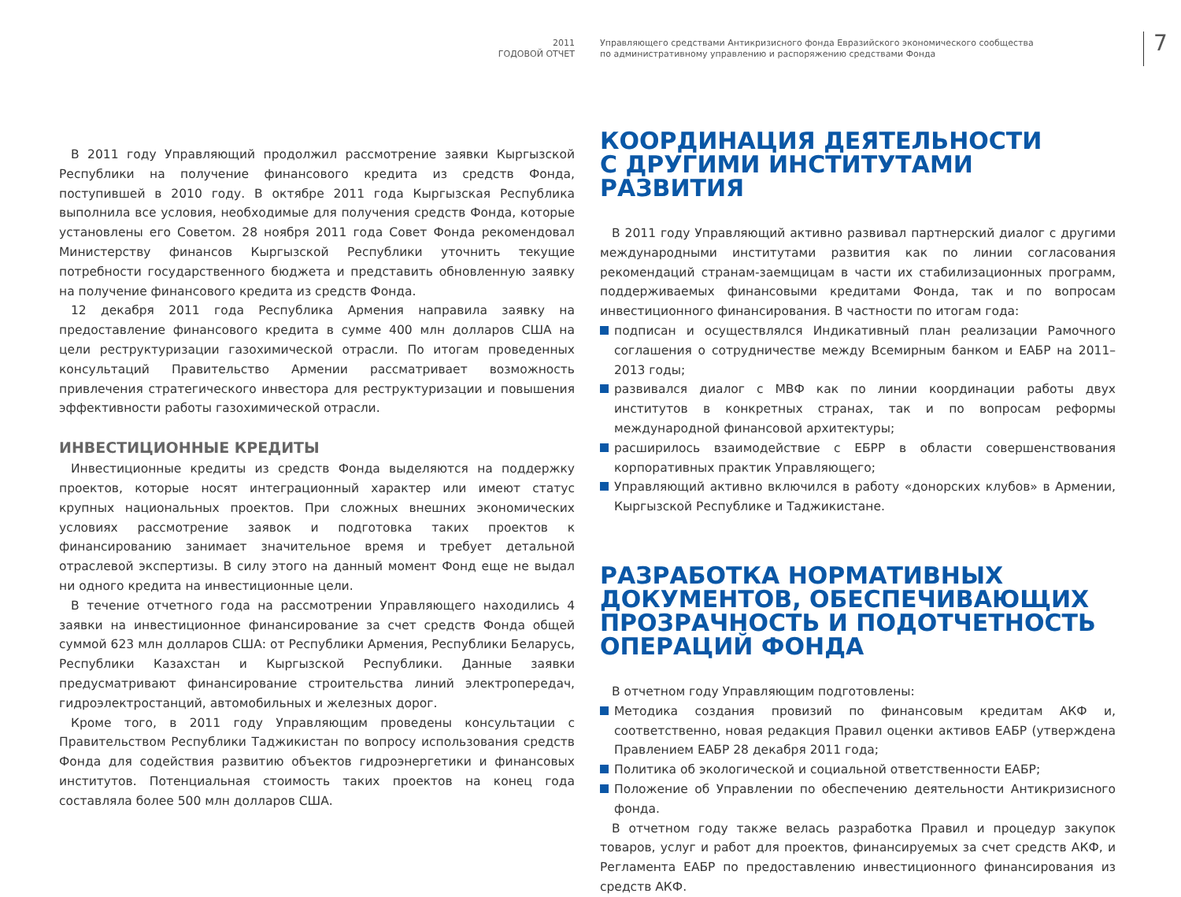2011
ГОДОВОЙ ОТЧЕТ
Управляющего средствами Антикризисного фонда Евразийского экономического сообщества
по административному управлению и распоряжению средствами Фонда
7
В 2011 году Управляющий продолжил рассмотрение заявки Кыргызской Республики на получение финансового кредита из средств Фонда, поступившей в 2010 году. В октябре 2011 года Кыргызская Республика выполнила все условия, необходимые для получения средств Фонда, которые установлены его Советом. 28 ноября 2011 года Совет Фонда рекомендовал Министерству финансов Кыргызской Республики уточнить текущие потребности государственного бюджета и представить обновленную заявку на получение финансового кредита из средств Фонда.
12 декабря 2011 года Республика Армения направила заявку на предоставление финансового кредита в сумме 400 млн долларов США на цели реструктуризации газохимической отрасли. По итогам проведенных консультаций Правительство Армении рассматривает возможность привлечения стратегического инвестора для реструктуризации и повышения эффективности работы газохимической отрасли.
ИНВЕСТИЦИОННЫЕ КРЕДИТЫ
Инвестиционные кредиты из средств Фонда выделяются на поддержку проектов, которые носят интеграционный характер или имеют статус крупных национальных проектов. При сложных внешних экономических условиях рассмотрение заявок и подготовка таких проектов к финансированию занимает значительное время и требует детальной отраслевой экспертизы. В силу этого на данный момент Фонд еще не выдал ни одного кредита на инвестиционные цели.
В течение отчетного года на рассмотрении Управляющего находились 4 заявки на инвестиционное финансирование за счет средств Фонда общей суммой 623 млн долларов США: от Республики Армения, Республики Беларусь, Республики Казахстан и Кыргызской Республики. Данные заявки предусматривают финансирование строительства линий электропередач, гидроэлектростанций, автомобильных и железных дорог.
Кроме того, в 2011 году Управляющим проведены консультации с Правительством Республики Таджикистан по вопросу использования средств Фонда для содействия развитию объектов гидроэнергетики и финансовых институтов. Потенциальная стоимость таких проектов на конец года составляла более 500 млн долларов США.
КООРДИНАЦИЯ ДЕЯТЕЛЬНОСТИ
С ДРУГИМИ ИНСТИТУТАМИ РАЗВИТИЯ
В 2011 году Управляющий активно развивал партнерский диалог с другими международными институтами развития как по линии согласования рекомендаций странам-заемщицам в части их стабилизационных программ, поддерживаемых финансовыми кредитами Фонда, так и по вопросам инвестиционного финансирования. В частности по итогам года:
подписан и осуществлялся Индикативный план реализации Рамочного соглашения о сотрудничестве между Всемирным банком и ЕАБР на 2011–2013 годы;
развивался диалог с МВФ как по линии координации работы двух институтов в конкретных странах, так и по вопросам реформы международной финансовой архитектуры;
расширилось взаимодействие с ЕБРР в области совершенствования корпоративных практик Управляющего;
Управляющий активно включился в работу «донорских клубов» в Армении, Кыргызской Республике и Таджикистане.
РАЗРАБОТКА НОРМАТИВНЫХ
ДОКУМЕНТОВ, ОБЕСПЕЧИВАЮЩИХ
ПРОЗРАЧНОСТЬ И ПОДОТЧЕТНОСТЬ
ОПЕРАЦИЙ ФОНДА
В отчетном году Управляющим подготовлены:
Методика создания провизий по финансовым кредитам АКФ и, соответственно, новая редакция Правил оценки активов ЕАБР (утверждена Правлением ЕАБР 28 декабря 2011 года;
Политика об экологической и социальной ответственности ЕАБР;
Положение об Управлении по обеспечению деятельности Антикризисного фонда.
В отчетном году также велась разработка Правил и процедур закупок товаров, услуг и работ для проектов, финансируемых за счет средств АКФ, и Регламента ЕАБР по предоставлению инвестиционного финансирования из средств АКФ.